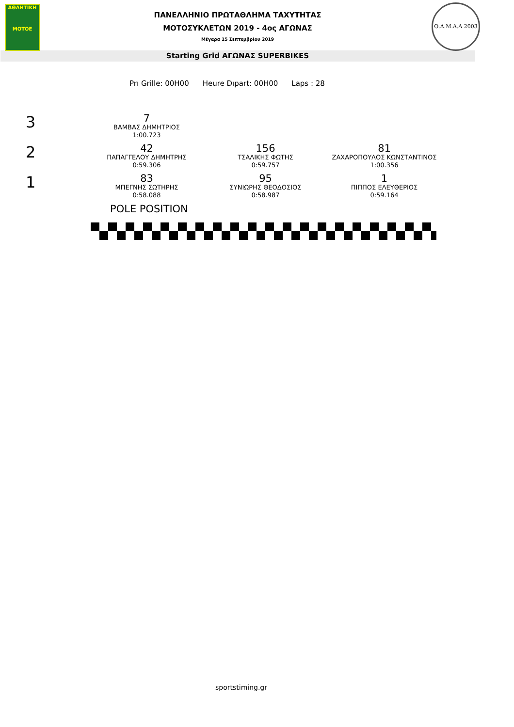ΑΘΛΗΤΙΚΗ
MOTOE
ΠΑΝΕΛΛΗΝΙΟ ΠΡΩΤΑΘΛΗΜΑ ΤΑΧΥΤΗΤΑΣ
ΜΟΤΟΣΥΚΛΕΤΩΝ 2019 - 4ος ΑΓΩΝΑΣ
Μέγαρα 15 Σεπτεμβρίου 2019
Ο.Δ.Μ.Α.Α 2003
Starting Grid ΑΓΩΝΑΣ SUPERBIKES
Prı Grille: 00H00 Heure Dıpart: 00H00 Laps : 28
3
7
ΒΑΜΒΑΣ ΔΗΜΗΤΡΙΟΣ
1:00.723
2
42
ΠΑΠΑΓΓΕΛΟΥ ΔΗΜΗΤΡΗΣ
0:59.306
156
ΤΣΑΛΙΚΗΣ ΦΩΤΗΣ
0:59.757
81
ΖΑΧΑΡΟΠΟΥΛΟΣ ΚΩΝΣΤΑΝΤΙΝΟΣ
1:00.356
1
83
ΜΠΕΓΝΗΣ ΣΩΤΗΡΗΣ
0:58.088
95
ΣΥΝΙΩΡΗΣ ΘΕΟΔΟΣΙΟΣ
0:58.987
1
ΠΙΠΠΟΣ ΕΛΕΥΘΕΡΙΟΣ
0:59.164
POLE POSITION
sportstiming.gr